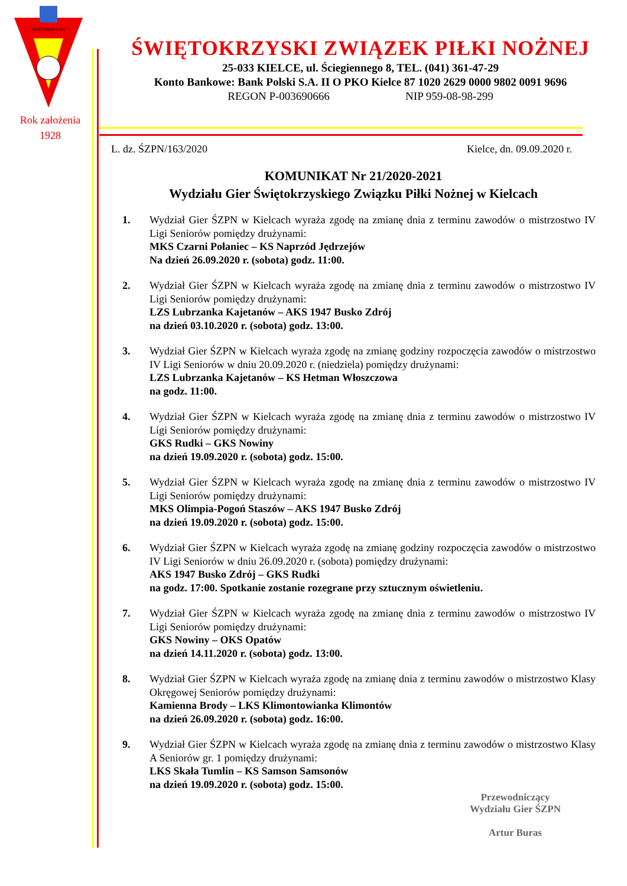ŚWIĘTOKRZYSKI
Rok założenia
1928
ŚWIĘTOKRZYSKI ZWIĄZEK PIŁKI NOŻNEJ
25-033 KIELCE, ul. Ściegiennego 8, TEL. (041) 361-47-29
Konto Bankowe: Bank Polski S.A. II O PKO Kielce 87 1020 2629 0000 9802 0091 9696
REGON P-003690666 NIP 959-08-98-299
L. dz. ŚZPN/163/2020 Kielce, dn. 09.09.2020 r.
KOMUNIKAT Nr 21/2020-2021
Wydziału Gier Świętokrzyskiego Związku Piłki Nożnej w Kielcach
1. Wydział Gier ŚZPN w Kielcach wyraża zgodę na zmianę dnia z terminu zawodów o mistrzostwo IV Ligi Seniorów pomiędzy drużynami:
MKS Czarni Połaniec – KS Naprzód Jędrzejów
Na dzień 26.09.2020 r. (sobota) godz. 11:00.
2. Wydział Gier ŚZPN w Kielcach wyraża zgodę na zmianę dnia z terminu zawodów o mistrzostwo IV Ligi Seniorów pomiędzy drużynami:
LZS Lubrzanka Kajetanów – AKS 1947 Busko Zdrój
na dzień 03.10.2020 r. (sobota) godz. 13:00.
3. Wydział Gier ŚZPN w Kielcach wyraża zgodę na zmianę godziny rozpoczęcia zawodów o mistrzostwo IV Ligi Seniorów w dniu 20.09.2020 r. (niedziela) pomiędzy drużynami:
LZS Lubrzanka Kajetanów – KS Hetman Włoszczowa
na godz. 11:00.
4. Wydział Gier ŚZPN w Kielcach wyraża zgodę na zmianę dnia z terminu zawodów o mistrzostwo IV Ligi Seniorów pomiędzy drużynami:
GKS Rudki – GKS Nowiny
na dzień 19.09.2020 r. (sobota) godz. 15:00.
5. Wydział Gier ŚZPN w Kielcach wyraża zgodę na zmianę dnia z terminu zawodów o mistrzostwo IV Ligi Seniorów pomiędzy drużynami:
MKS Olimpia-Pogoń Staszów – AKS 1947 Busko Zdrój
na dzień 19.09.2020 r. (sobota) godz. 15:00.
6. Wydział Gier ŚZPN w Kielcach wyraża zgodę na zmianę godziny rozpoczęcia zawodów o mistrzostwo IV Ligi Seniorów w dniu 26.09.2020 r. (sobota) pomiędzy drużynami:
AKS 1947 Busko Zdrój – GKS Rudki
na godz. 17:00. Spotkanie zostanie rozegrane przy sztucznym oświetleniu.
7. Wydział Gier ŚZPN w Kielcach wyraża zgodę na zmianę dnia z terminu zawodów o mistrzostwo IV Ligi Seniorów pomiędzy drużynami:
GKS Nowiny – OKS Opatów
na dzień 14.11.2020 r. (sobota) godz. 13:00.
8. Wydział Gier ŚZPN w Kielcach wyraża zgodę na zmianę dnia z terminu zawodów o mistrzostwo Klasy Okręgowej Seniorów pomiędzy drużynami:
Kamienna Brody – LKS Klimontowianka Klimontów
na dzień 26.09.2020 r. (sobota) godz. 16:00.
9. Wydział Gier ŚZPN w Kielcach wyraża zgodę na zmianę dnia z terminu zawodów o mistrzostwo Klasy A Seniorów gr. 1 pomiędzy drużynami:
LKS Skała Tumlin – KS Samson Samsonów
na dzień 19.09.2020 r. (sobota) godz. 15:00.
Przewodniczący
Wydziału Gier ŚZPN
Artur Buras